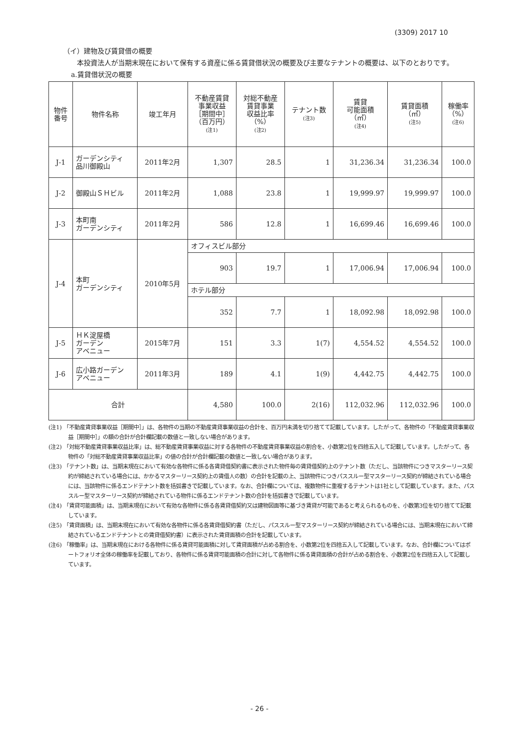(3309) 2017 10
（イ）建物及び賃貸借の概要
本投資法人が当期末現在において保有する資産に係る賃貸借状況の概要及び主要なテナントの概要は、以下のとおりです。
a.賃貸借状況の概要
| 物件 番号 | 物件名称 | 竣工年月 | 不動産賃貸 事業収益 ［期間中］ （百万円） (注1) | 対総不動産 賃貸事業 収益比率 （%） (注2) | テナント数 (注3) | 賃貸 可能面積 （㎡） (注4) | 賃貸面積 （㎡） (注5) | 稼働率 （%） (注6) |
| --- | --- | --- | --- | --- | --- | --- | --- | --- |
| J-1 | ガーデンシティ 品川御殿山 | 2011年2月 | 1,307 | 28.5 | 1 | 31,236.34 | 31,236.34 | 100.0 |
| J-2 | 御殿山ＳＨビル | 2011年2月 | 1,088 | 23.8 | 1 | 19,999.97 | 19,999.97 | 100.0 |
| J-3 | 本町南 ガーデンシティ | 2011年2月 | 586 | 12.8 | 1 | 16,699.46 | 16,699.46 | 100.0 |
| J-4 | 本町 ガーデンシティ | 2010年5月 | オフィスビル部分 | | | | | |
| | | | 903 | 19.7 | 1 | 17,006.94 | 17,006.94 | 100.0 |
| | | | ホテル部分 | | | | | |
| | | | 352 | 7.7 | 1 | 18,092.98 | 18,092.98 | 100.0 |
| J-5 | ＨＫ淀屋橋 ガーデン アベニュー | 2015年7月 | 151 | 3.3 | 1(7) | 4,554.52 | 4,554.52 | 100.0 |
| J-6 | 広小路ガーデン アベニュー | 2011年3月 | 189 | 4.1 | 1(9) | 4,442.75 | 4,442.75 | 100.0 |
| 合計 | | | 4,580 | 100.0 | 2(16) | 112,032.96 | 112,032.96 | 100.0 |
(注1) 「不動産賃貸事業収益［期間中］」は、各物件の当期の不動産賃貸事業収益の合計を、百万円未満を切り捨てて記載しています。したがって、各物件の「不動産賃貸事業収益［期間中］」の額の合計が合計欄記載の数値と一致しない場合があります。
(注2) 「対総不動産賃貸事業収益比率」は、総不動産賃貸事業収益に対する各物件の不動産賃貸事業収益の割合を、小数第2位を四捨五入して記載しています。したがって、各物件の「対総不動産賃貸事業収益比率」の値の合計が合計欄記載の数値と一致しない場合があります。
(注3) 「テナント数」は、当期末現在において有効な各物件に係る各賃貸借契約書に表示された物件毎の賃貸借契約上のテナント数（ただし、当該物件につきマスターリース契約が締結されている場合には、かかるマスターリース契約上の賃借人の数）の合計を記載の上、当該物件につきパススルー型マスターリース契約が締結されている場合には、当該物件に係るエンドテナント数を括弧書きで記載しています。なお、合計欄については、複数物件に重複するテナントは1社として記載しています。また、パススルー型マスターリース契約が締結されている物件に係るエンドテナント数の合計を括弧書きで記載しています。
(注4) 「賃貸可能面積」は、当期末現在において有効な各物件に係る各賃貸借契約又は建物図面等に基づき賃貸が可能であると考えられるものを、小数第3位を切り捨てて記載しています。
(注5) 「賃貸面積」は、当期末現在において有効な各物件に係る各賃貸借契約書（ただし、パススルー型マスターリース契約が締結されている場合には、当期末現在において締結されているエンドテナントとの賃貸借契約書）に表示された賃貸面積の合計を記載しています。
(注6) 「稼働率」は、当期末現在における各物件に係る賃貸可能面積に対して賃貸面積が占める割合を、小数第2位を四捨五入して記載しています。なお、合計欄についてはポートフォリオ全体の稼働率を記載しており、各物件に係る賃貸可能面積の合計に対して各物件に係る賃貸面積の合計が占める割合を、小数第2位を四捨五入して記載しています。
- 26 -